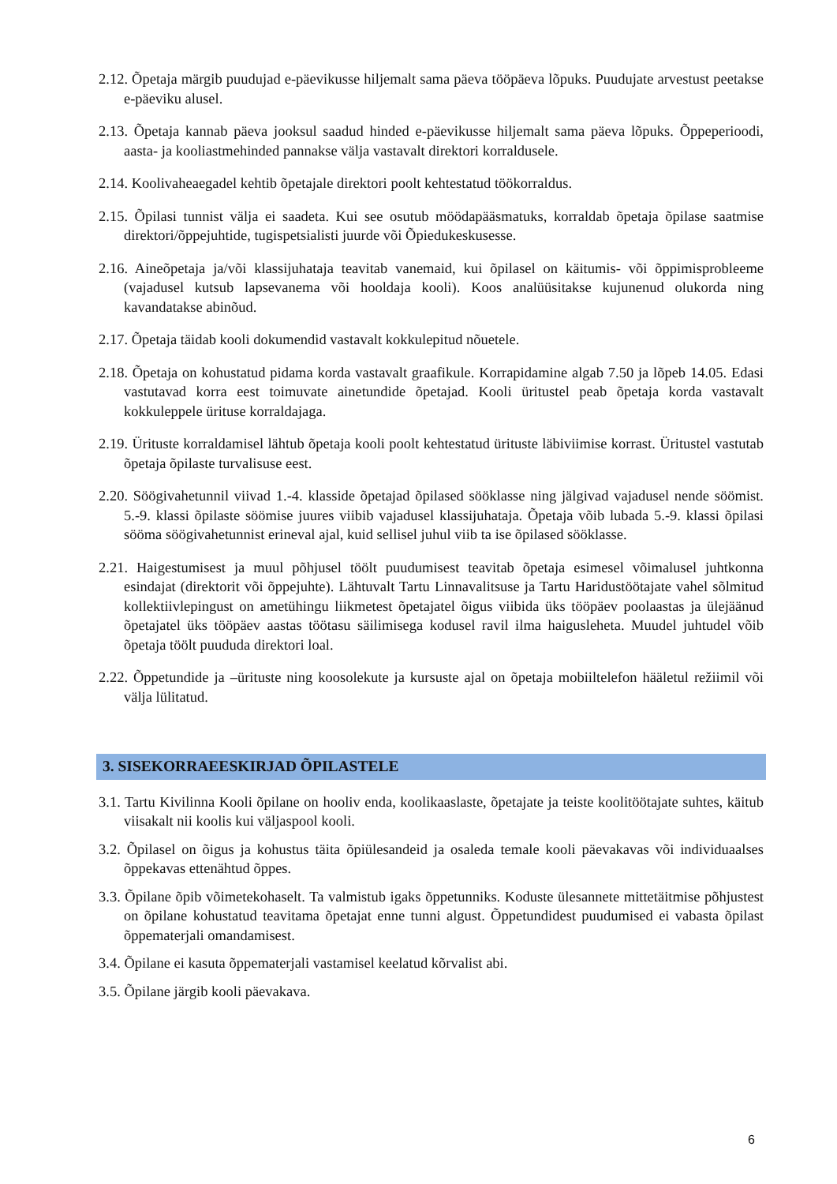2.12. Õpetaja märgib puudujad e-päevikusse hiljemalt sama päeva tööpäeva lõpuks. Puudujate arvestust peetakse e-päeviku alusel.
2.13. Õpetaja kannab päeva jooksul saadud hinded e-päevikusse hiljemalt sama päeva lõpuks. Õppeperioodi, aasta- ja kooliastmehinded pannakse välja vastavalt direktori korraldusele.
2.14. Koolivaheaegadel kehtib õpetajale direktori poolt kehtestatud töökorraldus.
2.15. Õpilasi tunnist välja ei saadeta. Kui see osutub möödapääsmatuks, korraldab õpetaja õpilase saatmise direktori/õppejuhtide, tugispetsialisti juurde või Õpiedukeskusesse.
2.16. Aineõpetaja ja/või klassijuhataja teavitab vanemaid, kui õpilasel on käitumis- või õppimisprobleeme (vajadusel kutsub lapsevanema või hooldaja kooli). Koos analüüsitakse kujunenud olukorda ning kavandatakse abinõud.
2.17. Õpetaja täidab kooli dokumendid vastavalt kokkulepitud nõuetele.
2.18. Õpetaja on kohustatud pidama korda vastavalt graafikule. Korrapidamine algab 7.50 ja lõpeb 14.05. Edasi vastutavad korra eest toimuvate ainetundide õpetajad. Kooli üritustel peab õpetaja korda vastavalt kokkuleppele ürituse korraldajaga.
2.19. Ürituste korraldamisel lähtub õpetaja kooli poolt kehtestatud ürituste läbiviimise korrast. Üritustel vastutab õpetaja õpilaste turvalisuse eest.
2.20. Söögivahetunnil viivad 1.-4. klasside õpetajad õpilased sööklasse ning jälgivad vajadusel nende söömist. 5.-9. klassi õpilaste söömise juures viibib vajadusel klassijuhataja. Õpetaja võib lubada 5.-9. klassi õpilasi sööma söögivahetunnist erineval ajal, kuid sellisel juhul viib ta ise õpilased sööklasse.
2.21. Haigestumisest ja muul põhjusel töölt puudumisest teavitab õpetaja esimesel võimalusel juhtkonna esindajat (direktorit või õppejuhte). Lähtuvalt Tartu Linnavalitsuse ja Tartu Haridustöötajate vahel sõlmitud kollektiivlepingust on ametühingu liikmetest õpetajatel õigus viibida üks tööpäev poolaastas ja ülejäänud õpetajatel üks tööpäev aastas töötasu säilimisega kodusel ravil ilma haigusleheta. Muudel juhtudel võib õpetaja töölt puududa direktori loal.
2.22. Õppetundide ja –ürituste ning koosolekute ja kursuste ajal on õpetaja mobiiltelefon hääletul režiimil või välja lülitatud.
3. SISEKORRAEESKIRJAD ÕPILASTELE
3.1. Tartu Kivilinna Kooli õpilane on hooliv enda, koolikaaslaste, õpetajate ja teiste koolitöötajate suhtes, käitub viisakalt nii koolis kui väljaspool kooli.
3.2. Õpilasel on õigus ja kohustus täita õpiülesandeid ja osaleda temale kooli päevakavas või individuaalses õppekavas ettenähtud õppes.
3.3. Õpilane õpib võimetekohaselt. Ta valmistub igaks õppetunniks. Koduste ülesannete mittetäitmise põhjustest on õpilane kohustatud teavitama õpetajat enne tunni algust. Õppetundidest puudumised ei vabasta õpilast õppematerjali omandamisest.
3.4. Õpilane ei kasuta õppematerjali vastamisel keelatud kõrvalist abi.
3.5. Õpilane järgib kooli päevakava.
6